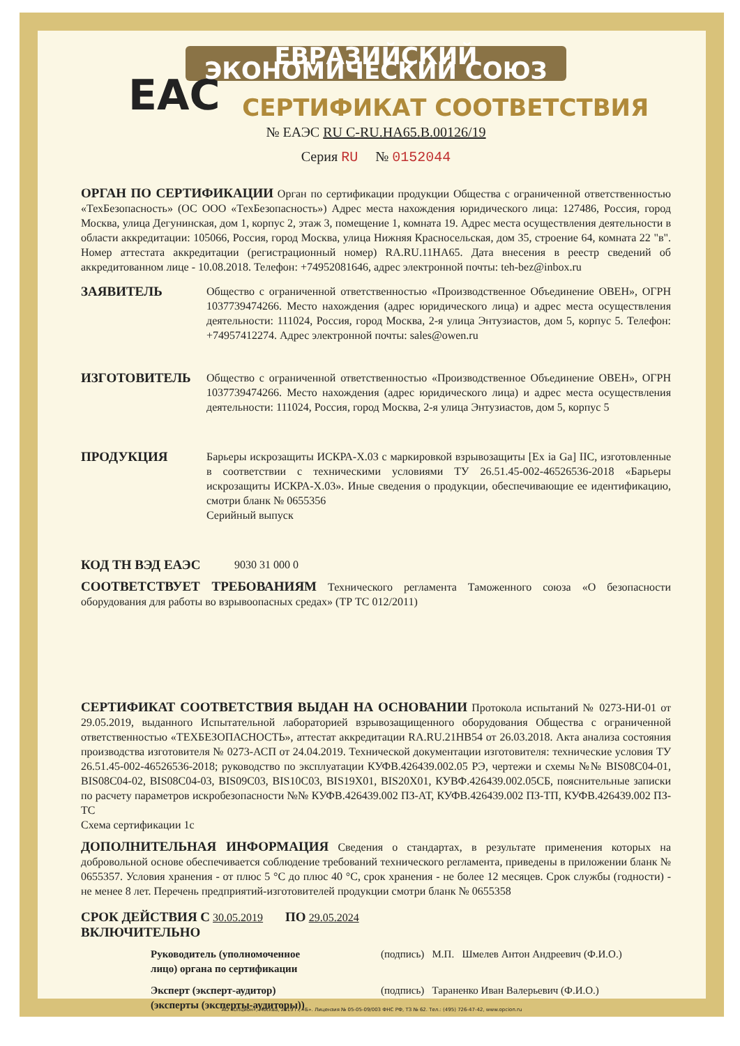ЕВРАЗИЙСКИЙ ЭКОНОМИЧЕСКИЙ СОЮЗ
EAC
СЕРТИФИКАТ СООТВЕТСТВИЯ
№ ЕАЭС RU C-RU.НА65.В.00126/19
Серия RU № 0152044
ОРГАН ПО СЕРТИФИКАЦИИ Орган по сертификации продукции Общества с ограниченной ответственностью «ТехБезопасность» (ОС ООО «ТехБезопасность») Адрес места нахождения юридического лица: 127486, Россия, город Москва, улица Дегунинская, дом 1, корпус 2, этаж 3, помещение 1, комната 19. Адрес места осуществления деятельности в области аккредитации: 105066, Россия, город Москва, улица Нижняя Красносельская, дом 35, строение 64, комната 22 "в". Номер аттестата аккредитации (регистрационный номер) RA.RU.11НА65. Дата внесения в реестр сведений об аккредитованном лице - 10.08.2018. Телефон: +74952081646, адрес электронной почты: teh-bez@inbox.ru
ЗАЯВИТЕЛЬ
Общество с ограниченной ответственностью «Производственное Объединение ОВЕН», ОГРН 1037739474266. Место нахождения (адрес юридического лица) и адрес места осуществления деятельности: 111024, Россия, город Москва, 2-я улица Энтузиастов, дом 5, корпус 5. Телефон: +74957412274. Адрес электронной почты: sales@owen.ru
ИЗГОТОВИТЕЛЬ
Общество с ограниченной ответственностью «Производственное Объединение ОВЕН», ОГРН 1037739474266. Место нахождения (адрес юридического лица) и адрес места осуществления деятельности: 111024, Россия, город Москва, 2-я улица Энтузиастов, дом 5, корпус 5
ПРОДУКЦИЯ
Барьеры искрозащиты ИСКРА-Х.03 с маркировкой взрывозащиты [Ex ia Ga] IIC, изготовленные в соответствии с техническими условиями ТУ 26.51.45-002-46526536-2018 «Барьеры искрозащиты ИСКРА-Х.03». Иные сведения о продукции, обеспечивающие ее идентификацию, смотри бланк № 0655356
Серийный выпуск
КОД ТН ВЭД ЕАЭС
9030 31 000 0
СООТВЕТСТВУЕТ ТРЕБОВАНИЯМ Технического регламента Таможенного союза «О безопасности оборудования для работы во взрывоопасных средах» (ТР ТС 012/2011)
СЕРТИФИКАТ СООТВЕТСТВИЯ ВЫДАН НА ОСНОВАНИИ Протокола испытаний № 0273-НИ-01 от 29.05.2019, выданного Испытательной лабораторией взрывозащищенного оборудования Общества с ограниченной ответственностью «ТЕХБЕЗОПАСНОСТЬ», аттестат аккредитации RA.RU.21НВ54 от 26.03.2018. Акта анализа состояния производства изготовителя № 0273-АСП от 24.04.2019. Технической документации изготовителя: технические условия ТУ 26.51.45-002-46526536-2018; руководство по эксплуатации КУФВ.426439.002.05 РЭ, чертежи и схемы №№ BIS08C04-01, BIS08C04-02, BIS08C04-03, BIS09C03, BIS10C03, BIS19X01, BIS20X01, КУВФ.426439.002.05СБ, пояснительные записки по расчету параметров искробезопасности №№ КУФВ.426439.002 ПЗ-АТ, КУФВ.426439.002 ПЗ-ТП, КУФВ.426439.002 ПЗ-ТС
Схема сертификации 1с
ДОПОЛНИТЕЛЬНАЯ ИНФОРМАЦИЯ Сведения о стандартах, в результате применения которых на добровольной основе обеспечивается соблюдение требований технического регламента, приведены в приложении бланк № 0655357. Условия хранения - от плюс 5 °С до плюс 40 °С, срок хранения - не более 12 месяцев. Срок службы (годности) - не менее 8 лет. Перечень предприятий-изготовителей продукции смотри бланк № 0655358
СРОК ДЕЙСТВИЯ С 30.05.2019 ПО 29.05.2024
ВКЛЮЧИТЕЛЬНО
Руководитель (уполномоченное лицо) органа по сертификации (подпись) М.П. Шмелев Антон Андреевич (Ф.И.О.)
Эксперт (эксперт-аудитор) (эксперты (эксперты-аудиторы)) (подпись) Тараненко Иван Валерьевич (Ф.И.О.)
АО «Опцион», Москва, 2019 г., «Б». Лицензия № 05-05-09/003 ФНС РФ, ТЗ № 62. Тел.: (495) 726-47-42, www.opcion.ru